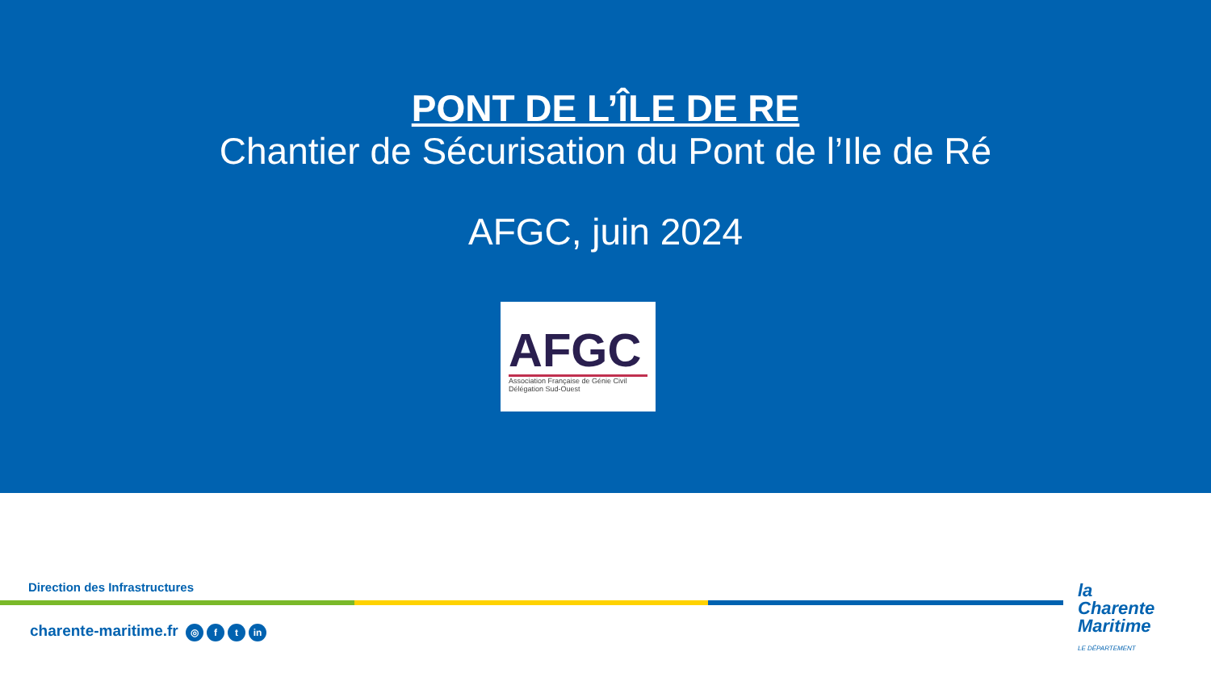PONT DE L’ÎLE DE RE
Chantier de Sécurisation du Pont de l’Ile de Ré
AFGC, juin 2024
AFGC
Association Française de Génie Civil
Délégation Sud-Ouest
Direction des Infrastructures
charente-maritime.fr ◎ f t in
la
Charente
Maritime
LE DÉPARTEMENT